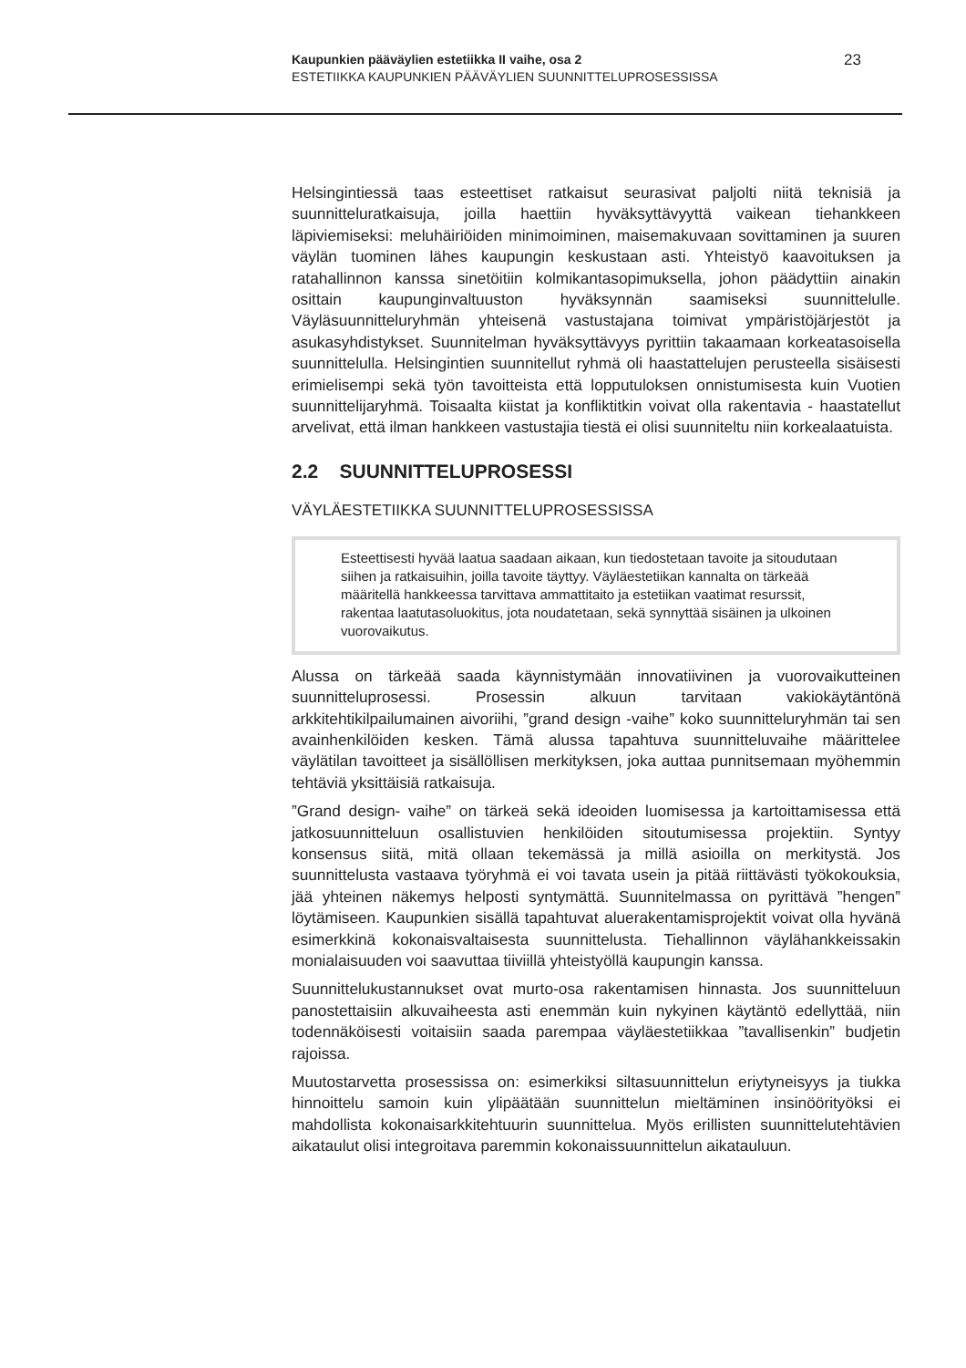Kaupunkien pääväylien estetiikka II vaihe, osa 2
ESTETIIKKA KAUPUNKIEN PÄÄVÄYLIEN SUUNNITTELUPROSESSISSA
23
Helsingintiessä taas esteettiset ratkaisut seurasivat paljolti niitä teknisiä ja suunnitteluratkaisuja, joilla haettiin hyväksyttävyyttä vaikean tiehankkeen läpiviemiseksi: meluhäiriöiden minimoiminen, maisemakuvaan sovittaminen ja suuren väylän tuominen lähes kaupungin keskustaan asti. Yhteistyö kaavoituksen ja ratahallinnon kanssa sinetöitiin kolmikantasopimuksella, johon päädyttiin ainakin osittain kaupunginvaltuuston hyväksynnän saamiseksi suunnittelulle. Väyläsuunnitteluryhmän yhteisenä vastustajana toimivat ympäristöjärjestöt ja asukasyhdistykset. Suunnitelman hyväksyttävyys pyrittiin takaamaan korkeatasoisella suunnittelulla. Helsingintien suunnitellut ryhmä oli haastattelujen perusteella sisäisesti erimielisempi sekä työn tavoitteista että lopputuloksen onnistumisesta kuin Vuotien suunnittelijaryhmä. Toisaalta kiistat ja konfliktitkin voivat olla rakentavia - haastatellut arvelivat, että ilman hankkeen vastustajia tiestä ei olisi suunniteltu niin korkealaatuista.
2.2 SUUNNITTELUPROSESSI
VÄYLÄESTETIIKKA SUUNNITTELUPROSESSISSA
Esteettisesti hyvää laatua saadaan aikaan, kun tiedostetaan tavoite ja sitoudutaan siihen ja ratkaisuihin, joilla tavoite täyttyy. Väyläestetiikan kannalta on tärkeää määritellä hankkeessa tarvittava ammattitaito ja estetiikan vaatimat resurssit, rakentaa laatutasoluokitus, jota noudatetaan, sekä synnyttää sisäinen ja ulkoinen vuorovaikutus.
Alussa on tärkeää saada käynnistymään innovatiivinen ja vuorovaikutteinen suunnitteluprosessi. Prosessin alkuun tarvitaan vakiokäytäntönä arkkitehtikilpailumainen aivoriihi, ”grand design -vaihe” koko suunnitteluryhmän tai sen avainhenkilöiden kesken. Tämä alussa tapahtuva suunnitteluvaihe määrittelee väylätilan tavoitteet ja sisällöllisen merkityksen, joka auttaa punnitsemaan myöhemmin tehtäviä yksittäisiä ratkaisuja.
”Grand design- vaihe” on tärkeä sekä ideoiden luomisessa ja kartoittamisessa että jatkosuunnitteluun osallistuvien henkilöiden sitoutumisessa projektiin. Syntyy konsensus siitä, mitä ollaan tekemässä ja millä asioilla on merkitystä. Jos suunnittelusta vastaava työryhmä ei voi tavata usein ja pitää riittävästi työkokouksia, jää yhteinen näkemys helposti syntymättä. Suunnitelmassa on pyrittävä ”hengen” löytämiseen. Kaupunkien sisällä tapahtuvat aluerakentamisprojektit voivat olla hyvänä esimerkkinä kokonaisvaltaisesta suunnittelusta. Tiehallinnon väylähankkeissakin monialaisuuden voi saavuttaa tiiviillä yhteistyöllä kaupungin kanssa.
Suunnittelukustannukset ovat murto-osa rakentamisen hinnasta. Jos suunnitteluun panostettaisiin alkuvaiheesta asti enemmän kuin nykyinen käytäntö edellyttää, niin todennäköisesti voitaisiin saada parempaa väyläestetiikkaa ”tavallisenkin” budjetin rajoissa.
Muutostarvetta prosessissa on: esimerkiksi siltasuunnittelun eriytyneisyys ja tiukka hinnoittelu samoin kuin ylipäätään suunnittelun mieltäminen insinöörityöksi ei mahdollista kokonaisarkkitehtuurin suunnittelua. Myös erillisten suunnittelutehtävien aikataulut olisi integroitava paremmin kokonaissuunnittelun aikatauluun.